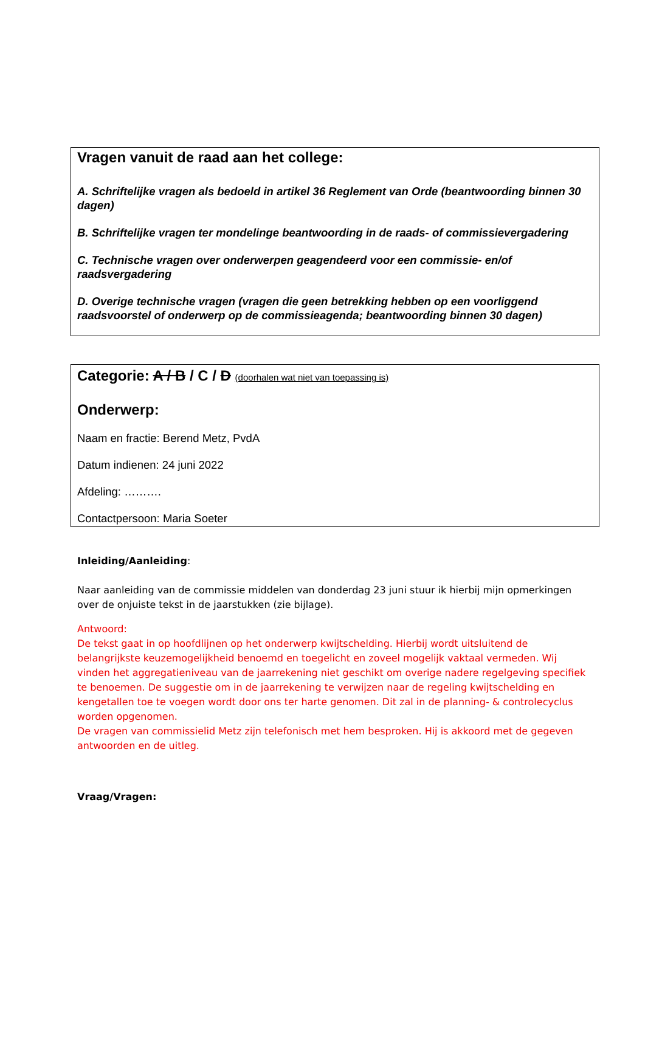Vragen vanuit de raad aan het college:
A. Schriftelijke vragen als bedoeld in artikel 36 Reglement van Orde (beantwoording binnen 30 dagen)
B. Schriftelijke vragen ter mondelinge beantwoording in de raads- of commissievergadering
C. Technische vragen over onderwerpen geagendeerd voor een commissie- en/of raadsvergadering
D. Overige technische vragen (vragen die geen betrekking hebben op een voorliggend raadsvoorstel of onderwerp op de commissieagenda; beantwoording binnen 30 dagen)
Categorie: A / B / C / D (doorhalen wat niet van toepassing is)
Onderwerp:
Naam en fractie: Berend Metz, PvdA
Datum indienen: 24 juni 2022
Afdeling: ……….
Contactpersoon: Maria Soeter
Inleiding/Aanleiding:
Naar aanleiding van de commissie middelen van donderdag 23 juni stuur ik hierbij mijn opmerkingen over de onjuiste tekst in de jaarstukken (zie bijlage).
Antwoord:
De tekst gaat in op hoofdlijnen op het onderwerp kwijtschelding. Hierbij wordt uitsluitend de belangrijkste keuzemogelijkheid benoemd en toegelicht en zoveel mogelijk vaktaal vermeden. Wij vinden het aggregatieniveau van de jaarrekening niet geschikt om overige nadere regelgeving specifiek te benoemen. De suggestie om in de jaarrekening te verwijzen naar de regeling kwijtschelding en kengetallen toe te voegen wordt door ons ter harte genomen. Dit zal in de planning- & controlecyclus worden opgenomen.
De vragen van commissielid Metz zijn telefonisch met hem besproken. Hij is akkoord met de gegeven antwoorden en de uitleg.
Vraag/Vragen: